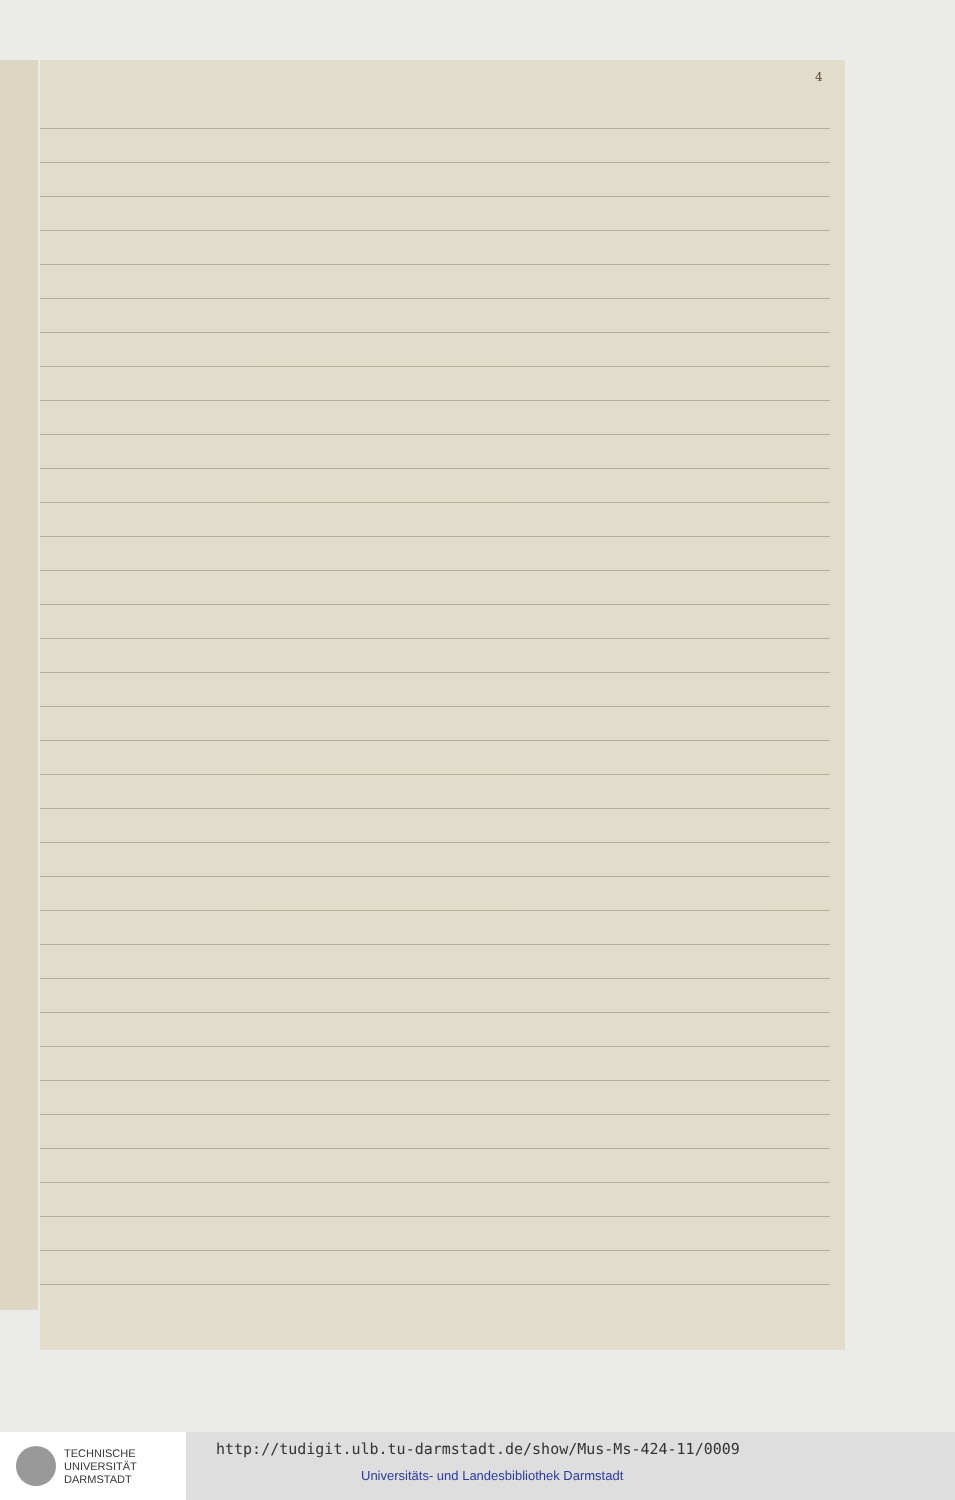4
TECHNISCHE
UNIVERSITÄT
DARMSTADT
http://tudigit.ulb.tu-darmstadt.de/show/Mus-Ms-424-11/0009
Universitäts- und Landesbibliothek Darmstadt